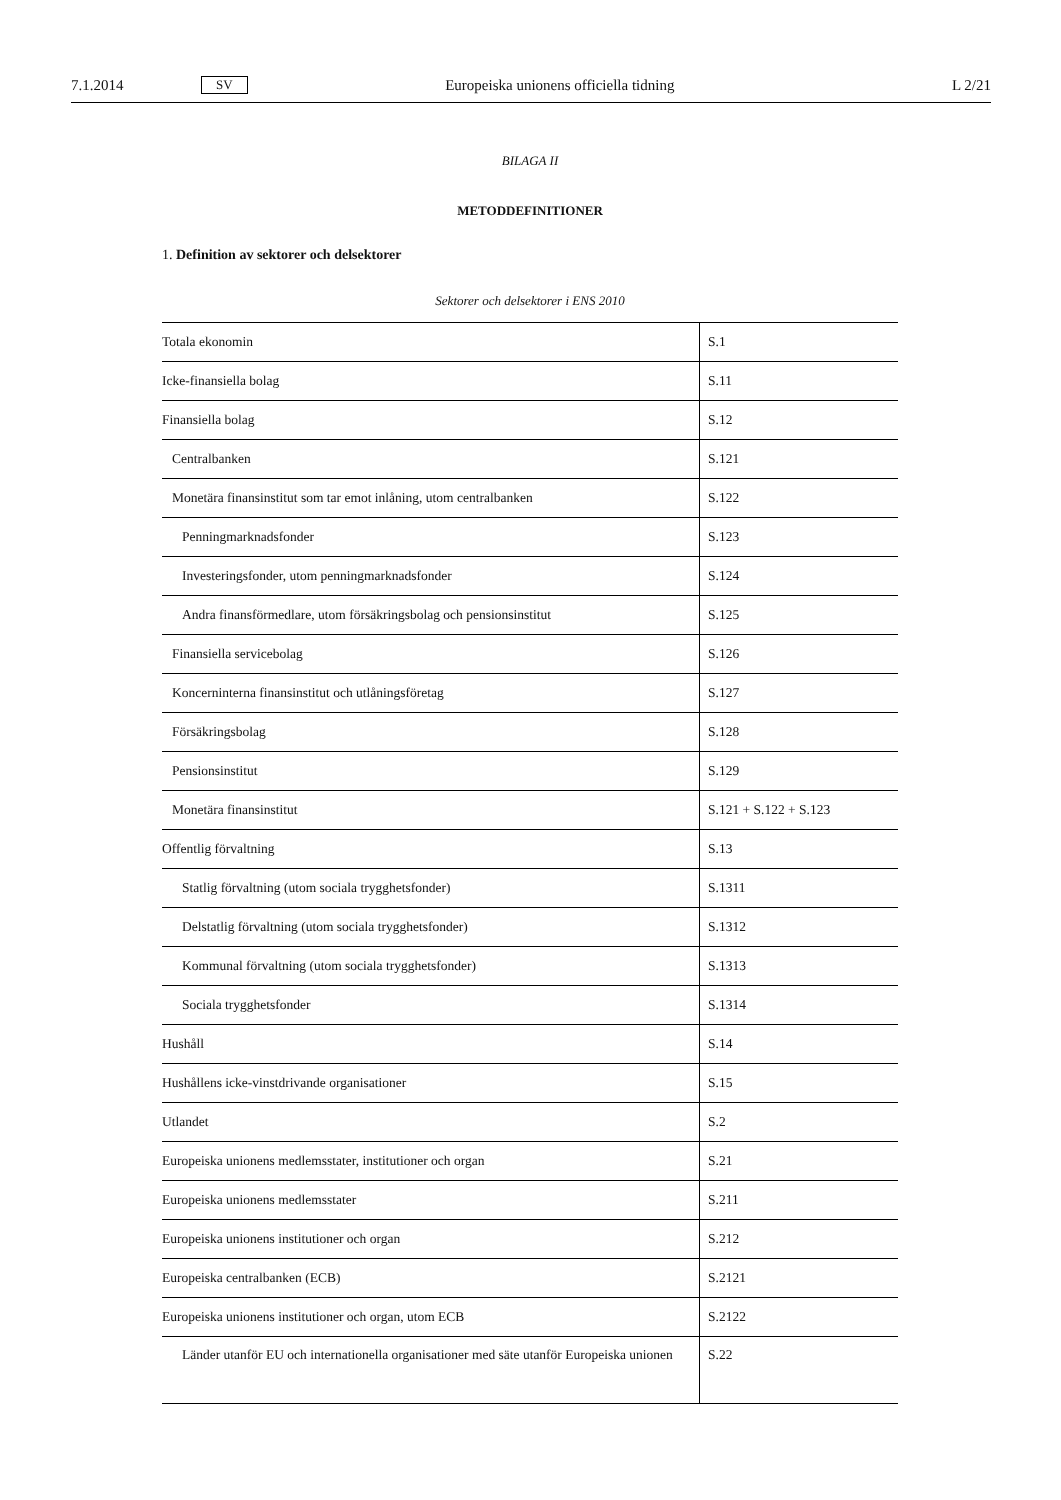7.1.2014 SV Europeiska unionens officiella tidning L 2/21
BILAGA II
METODDEFINITIONER
1. Definition av sektorer och delsektorer
Sektorer och delsektorer i ENS 2010
| Totala ekonomin | S.1 |
| Icke-finansiella bolag | S.11 |
| Finansiella bolag | S.12 |
| Centralbanken | S.121 |
| Monetära finansinstitut som tar emot inlåning, utom centralbanken | S.122 |
| Penningmarknadsfonder | S.123 |
| Investeringsfonder, utom penningmarknadsfonder | S.124 |
| Andra finansförmedlare, utom försäkringsbolag och pensionsinstitut | S.125 |
| Finansiella servicebolag | S.126 |
| Koncerninterna finansinstitut och utlåningsföretag | S.127 |
| Försäkringsbolag | S.128 |
| Pensionsinstitut | S.129 |
| Monetära finansinstitut | S.121 + S.122 + S.123 |
| Offentlig förvaltning | S.13 |
| Statlig förvaltning (utom sociala trygghetsfonder) | S.1311 |
| Delstatlig förvaltning (utom sociala trygghetsfonder) | S.1312 |
| Kommunal förvaltning (utom sociala trygghetsfonder) | S.1313 |
| Sociala trygghetsfonder | S.1314 |
| Hushåll | S.14 |
| Hushållens icke-vinstdrivande organisationer | S.15 |
| Utlandet | S.2 |
| Europeiska unionens medlemsstater, institutioner och organ | S.21 |
| Europeiska unionens medlemsstater | S.211 |
| Europeiska unionens institutioner och organ | S.212 |
| Europeiska centralbanken (ECB) | S.2121 |
| Europeiska unionens institutioner och organ, utom ECB | S.2122 |
| Länder utanför EU och internationella organisationer med säte utanför Europeiska unionen | S.22 |